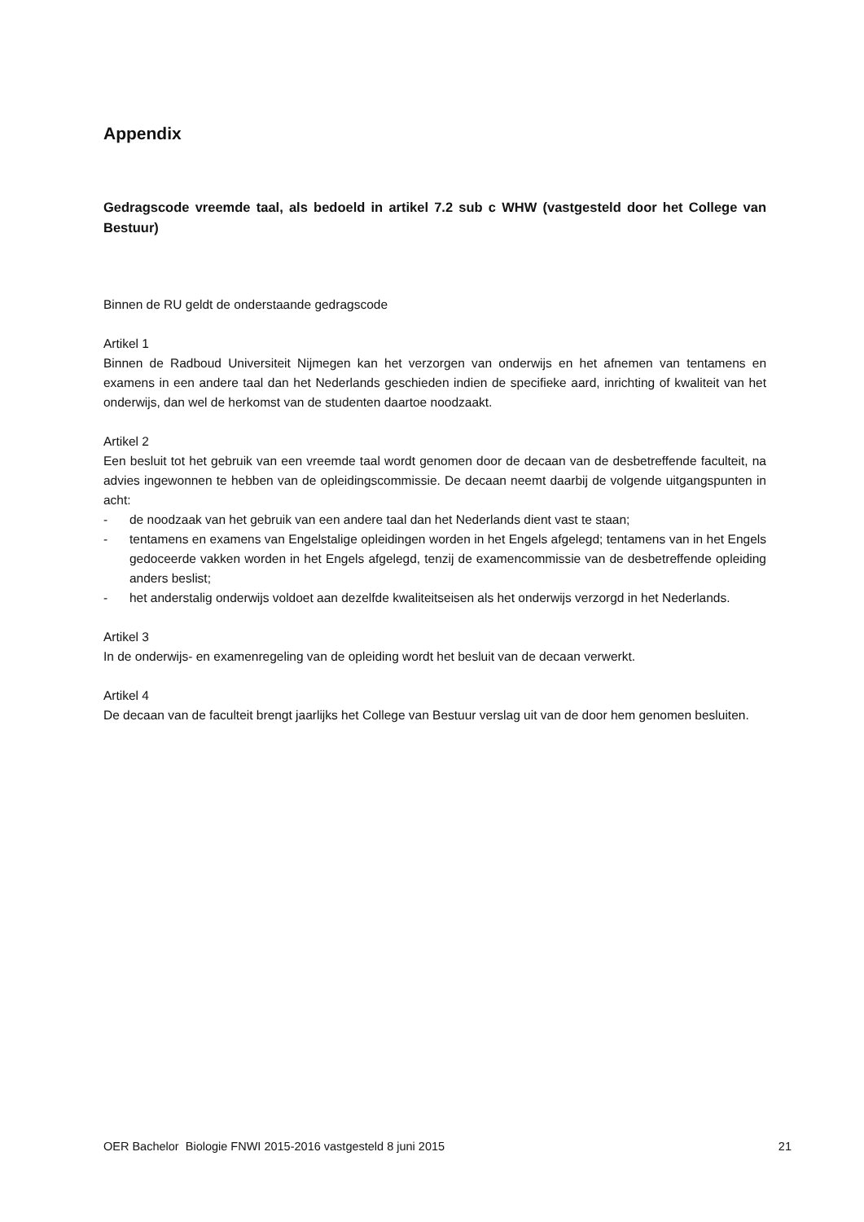Appendix
Gedragscode vreemde taal, als bedoeld in artikel 7.2 sub c WHW (vastgesteld door het College van Bestuur)
Binnen de RU geldt de onderstaande gedragscode
Artikel 1
Binnen de Radboud Universiteit Nijmegen kan het verzorgen van onderwijs en het afnemen van tentamens en examens in een andere taal dan het Nederlands geschieden indien de specifieke aard, inrichting of kwaliteit van het onderwijs, dan wel de herkomst van de studenten daartoe noodzaakt.
Artikel 2
Een besluit tot het gebruik van een vreemde taal wordt genomen door de decaan van de desbetreffende faculteit, na advies ingewonnen te hebben van de opleidingscommissie. De decaan neemt daarbij de volgende uitgangspunten in acht:
- de noodzaak van het gebruik van een andere taal dan het Nederlands dient vast te staan;
- tentamens en examens van Engelstalige opleidingen worden in het Engels afgelegd; tentamens van in het Engels gedoceerde vakken worden in het Engels afgelegd, tenzij de examencommissie van de desbetreffende opleiding anders beslist;
- het anderstalig onderwijs voldoet aan dezelfde kwaliteitseisen als het onderwijs verzorgd in het Nederlands.
Artikel 3
In de onderwijs- en examenregeling van de opleiding wordt het besluit van de decaan verwerkt.
Artikel 4
De decaan van de faculteit brengt jaarlijks het College van Bestuur verslag uit van de door hem genomen besluiten.
OER Bachelor Biologie FNWI 2015-2016 vastgesteld 8 juni 2015 21